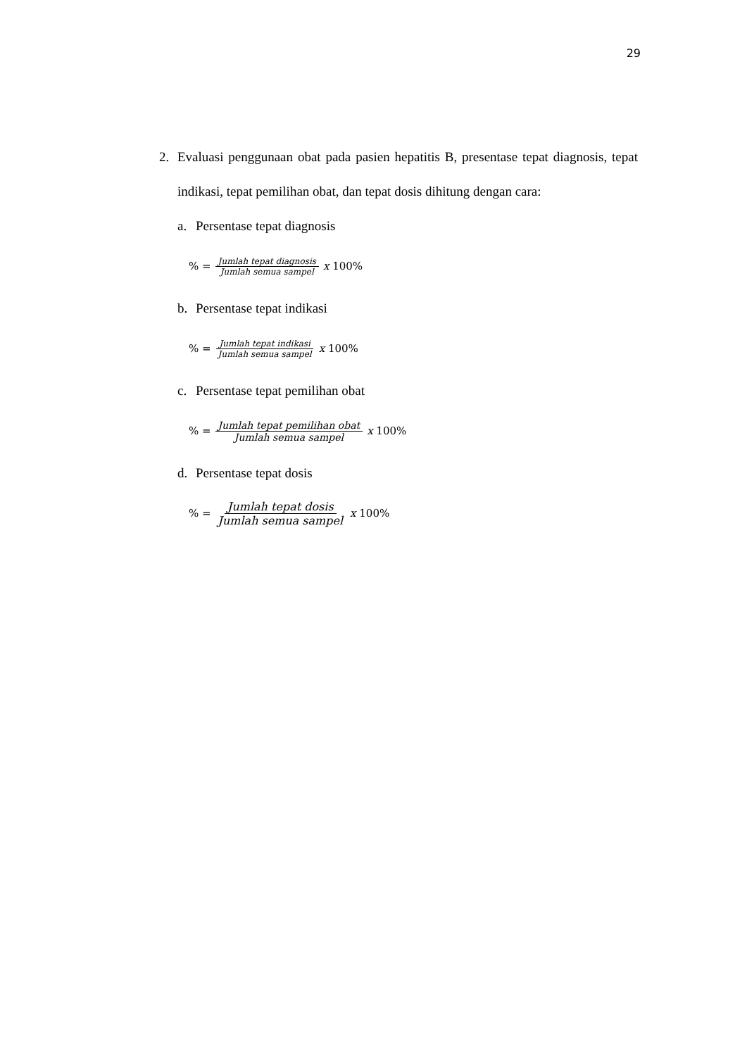29
2. Evaluasi penggunaan obat pada pasien hepatitis B, presentase tepat diagnosis, tepat indikasi, tepat pemilihan obat, dan tepat dosis dihitung dengan cara:
a. Persentase tepat diagnosis
% = Jumlah tepat diagnosis Jumlah semua sampel x 100%
b. Persentase tepat indikasi
% = Jumlah tepat indikasi Jumlah semua sampel x 100%
c. Persentase tepat pemilihan obat
% = Jumlah tepat pemilihan obat Jumlah semua sampel x 100%
d. Persentase tepat dosis
% = Jumlah tepat dosis Jumlah semua sampel x 100%